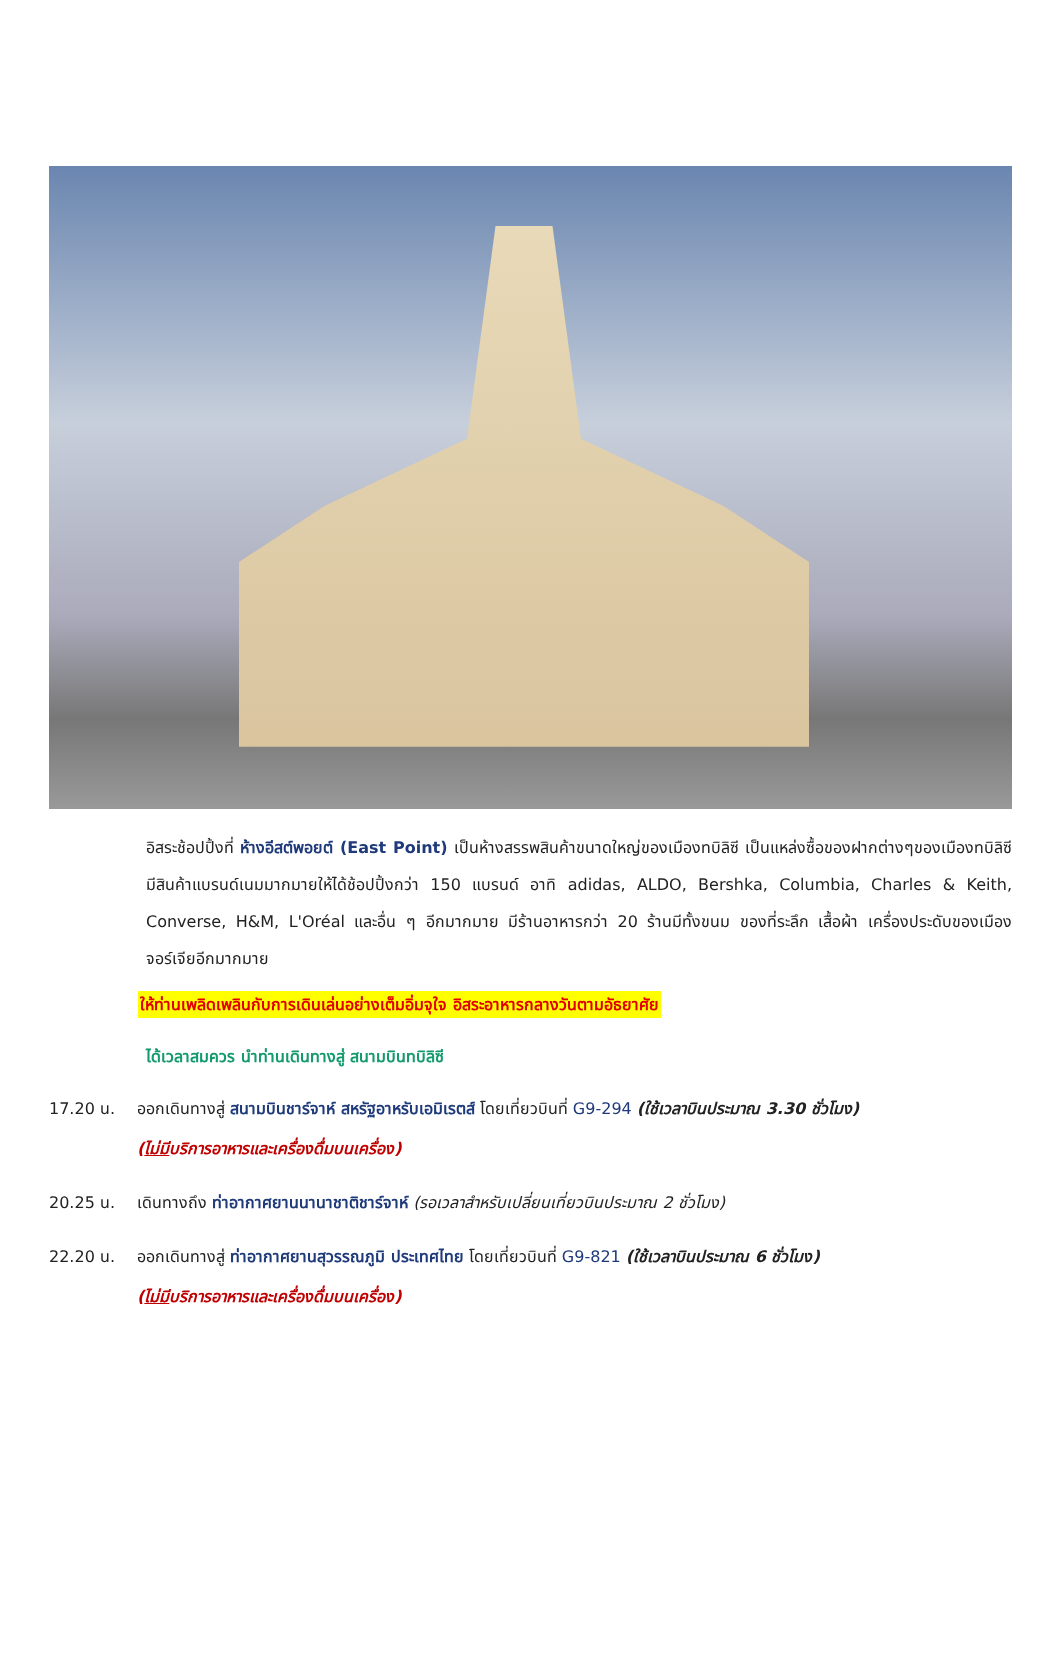อิสระช้อปปิ้งที่ ห้างอีสต์พอยต์ (East Point) เป็นห้างสรรพสินค้าขนาดใหญ่ของเมืองทบิลิซี เป็นแหล่งซื้อของฝากต่างๆของเมืองทบิลิซี มีสินค้าแบรนด์เนมมากมายให้ได้ช้อปปิ้งกว่า 150 แบรนด์ อาทิ adidas, ALDO, Bershka, Columbia, Charles & Keith, Converse, H&M, L'Oréal และอื่น ๆ อีกมากมาย มีร้านอาหารกว่า 20 ร้านมีทั้งขนม ของที่ระลึก เสื้อผ้า เครื่องประดับของเมืองจอร์เจียอีกมากมาย
ให้ท่านเพลิดเพลินกับการเดินเล่นอย่างเต็มอิ่มจุใจ อิสระอาหารกลางวันตามอัธยาศัย
ได้เวลาสมควร นำท่านเดินทางสู่ สนามบินทบิลิซี
17.20 น. ออกเดินทางสู่ สนามบินชาร์จาห์ สหรัฐอาหรับเอมิเรตส์ โดยเที่ยวบินที่ G9-294 (ใช้เวลาบินประมาณ 3.30 ชั่วโมง)
(ไม่มีบริการอาหารและเครื่องดื่มบนเครื่อง)
20.25 น. เดินทางถึง ท่าอากาศยานนานาชาติชาร์จาห์ (รอเวลาสำหรับเปลี่ยนเที่ยวบินประมาณ 2 ชั่วโมง)
22.20 น. ออกเดินทางสู่ ท่าอากาศยานสุวรรณภูมิ ประเทศไทย โดยเที่ยวบินที่ G9-821 (ใช้เวลาบินประมาณ 6 ชั่วโมง)
(ไม่มีบริการอาหารและเครื่องดื่มบนเครื่อง)